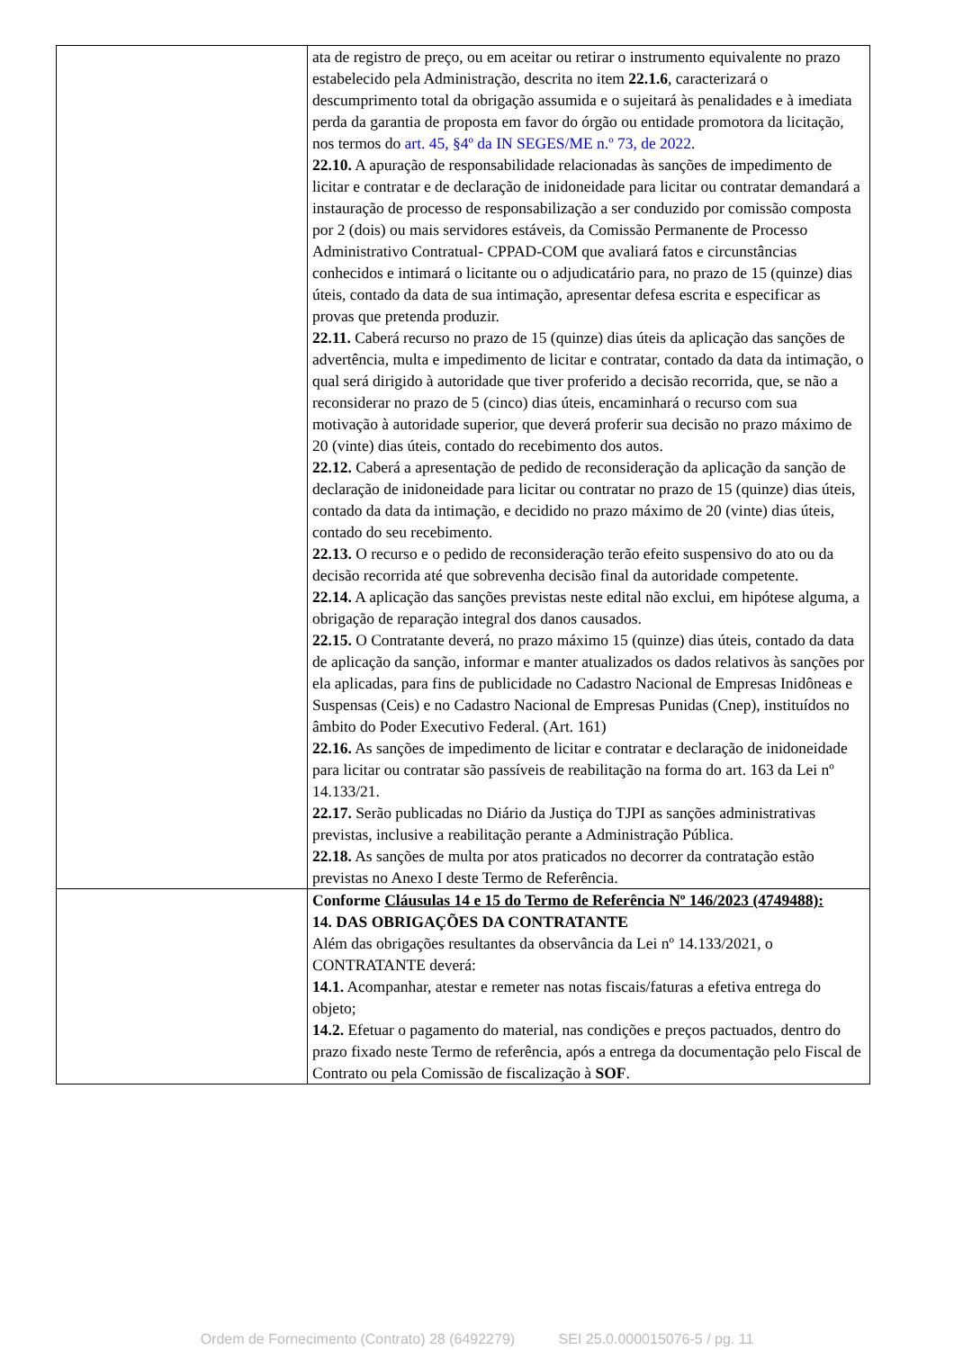| | ata de registro de preço, ou em aceitar ou retirar o instrumento equivalente no prazo estabelecido pela Administração, descrita no item 22.1.6 , caracterizará o descumprimento total da obrigação assumida e o sujeitará às penalidades e à imediata perda da garantia de proposta em favor do órgão ou entidade promotora da licitação, nos termos do art. 45, §4º da IN SEGES/ME n.º 73, de 2022 . 22.10. A apuração de responsabilidade relacionadas às sanções de impedimento de licitar e contratar e de declaração de inidoneidade para licitar ou contratar demandará a instauração de processo de responsabilização a ser conduzido por comissão composta por 2 (dois) ou mais servidores estáveis, da Comissão Permanente de Processo Administrativo Contratual- CPPAD-COM que avaliará fatos e circunstâncias conhecidos e intimará o licitante ou o adjudicatário para, no prazo de 15 (quinze) dias úteis, contado da data de sua intimação, apresentar defesa escrita e especificar as provas que pretenda produzir. 22.11. Caberá recurso no prazo de 15 (quinze) dias úteis da aplicação das sanções de advertência, multa e impedimento de licitar e contratar, contado da data da intimação, o qual será dirigido à autoridade que tiver proferido a decisão recorrida, que, se não a reconsiderar no prazo de 5 (cinco) dias úteis, encaminhará o recurso com sua motivação à autoridade superior, que deverá proferir sua decisão no prazo máximo de 20 (vinte) dias úteis, contado do recebimento dos autos. 22.12. Caberá a apresentação de pedido de reconsideração da aplicação da sanção de declaração de inidoneidade para licitar ou contratar no prazo de 15 (quinze) dias úteis, contado da data da intimação, e decidido no prazo máximo de 20 (vinte) dias úteis, contado do seu recebimento. 22.13. O recurso e o pedido de reconsideração terão efeito suspensivo do ato ou da decisão recorrida até que sobrevenha decisão final da autoridade competente. 22.14. A aplicação das sanções previstas neste edital não exclui, em hipótese alguma, a obrigação de reparação integral dos danos causados. 22.15. O Contratante deverá, no prazo máximo 15 (quinze) dias úteis, contado da data de aplicação da sanção, informar e manter atualizados os dados relativos às sanções por ela aplicadas, para fins de publicidade no Cadastro Nacional de Empresas Inidôneas e Suspensas (Ceis) e no Cadastro Nacional de Empresas Punidas (Cnep), instituídos no âmbito do Poder Executivo Federal. (Art. 161) 22.16. As sanções de impedimento de licitar e contratar e declaração de inidoneidade para licitar ou contratar são passíveis de reabilitação na forma do art. 163 da Lei nº 14.133/21. 22.17. Serão publicadas no Diário da Justiça do TJPI as sanções administrativas previstas, inclusive a reabilitação perante a Administração Pública. 22.18. As sanções de multa por atos praticados no decorrer da contratação estão previstas no Anexo I deste Termo de Referência. |
| | Conforme Cláusulas 14 e 15 do Termo de Referência Nº 146/2023 (4749488): 14. DAS OBRIGAÇÕES DA CONTRATANTE Além das obrigações resultantes da observância da Lei nº 14.133/2021, o CONTRATANTE deverá: 14.1. Acompanhar, atestar e remeter nas notas fiscais/faturas a efetiva entrega do objeto; 14.2. Efetuar o pagamento do material, nas condições e preços pactuados, dentro do prazo fixado neste Termo de referência, após a entrega da documentação pelo Fiscal de Contrato ou pela Comissão de fiscalização à SOF . |
Ordem de Fornecimento (Contrato) 28 (6492279) SEI 25.0.000015076-5 / pg. 11